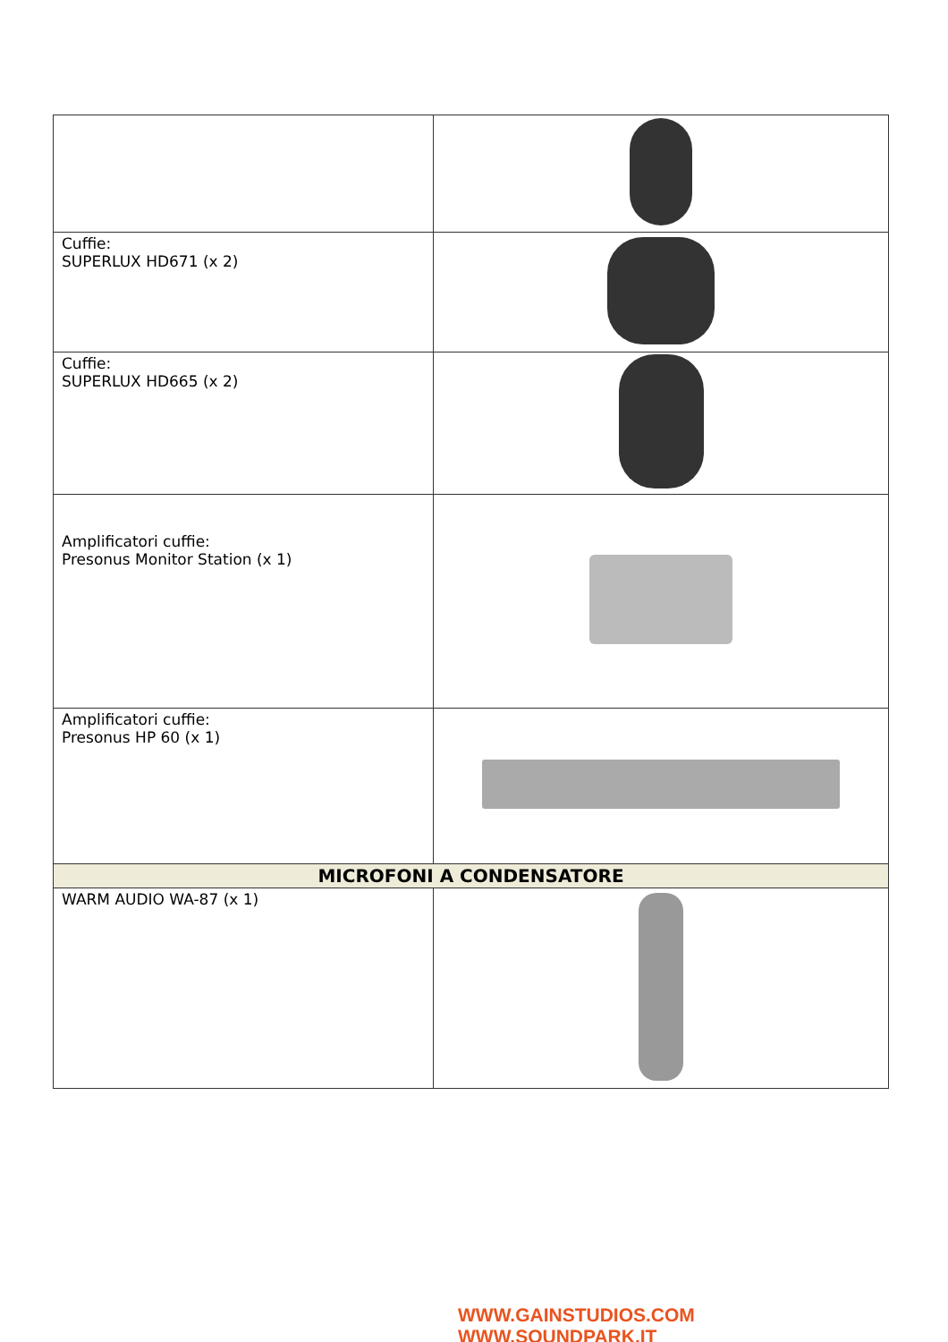| Cuffie: SUPERLUX HD671 (x 2) | |
| Cuffie: SUPERLUX HD665 (x 2) | |
| Amplificatori cuffie: Presonus Monitor Station (x 1) | |
| Amplificatori cuffie: Presonus HP 60 (x 1) | |
| MICROFONI A CONDENSATORE | |
| WARM AUDIO WA-87 (x 1) | |
WWW.GAINSTUDIOS.COM WWW.SOUNDPARK.IT